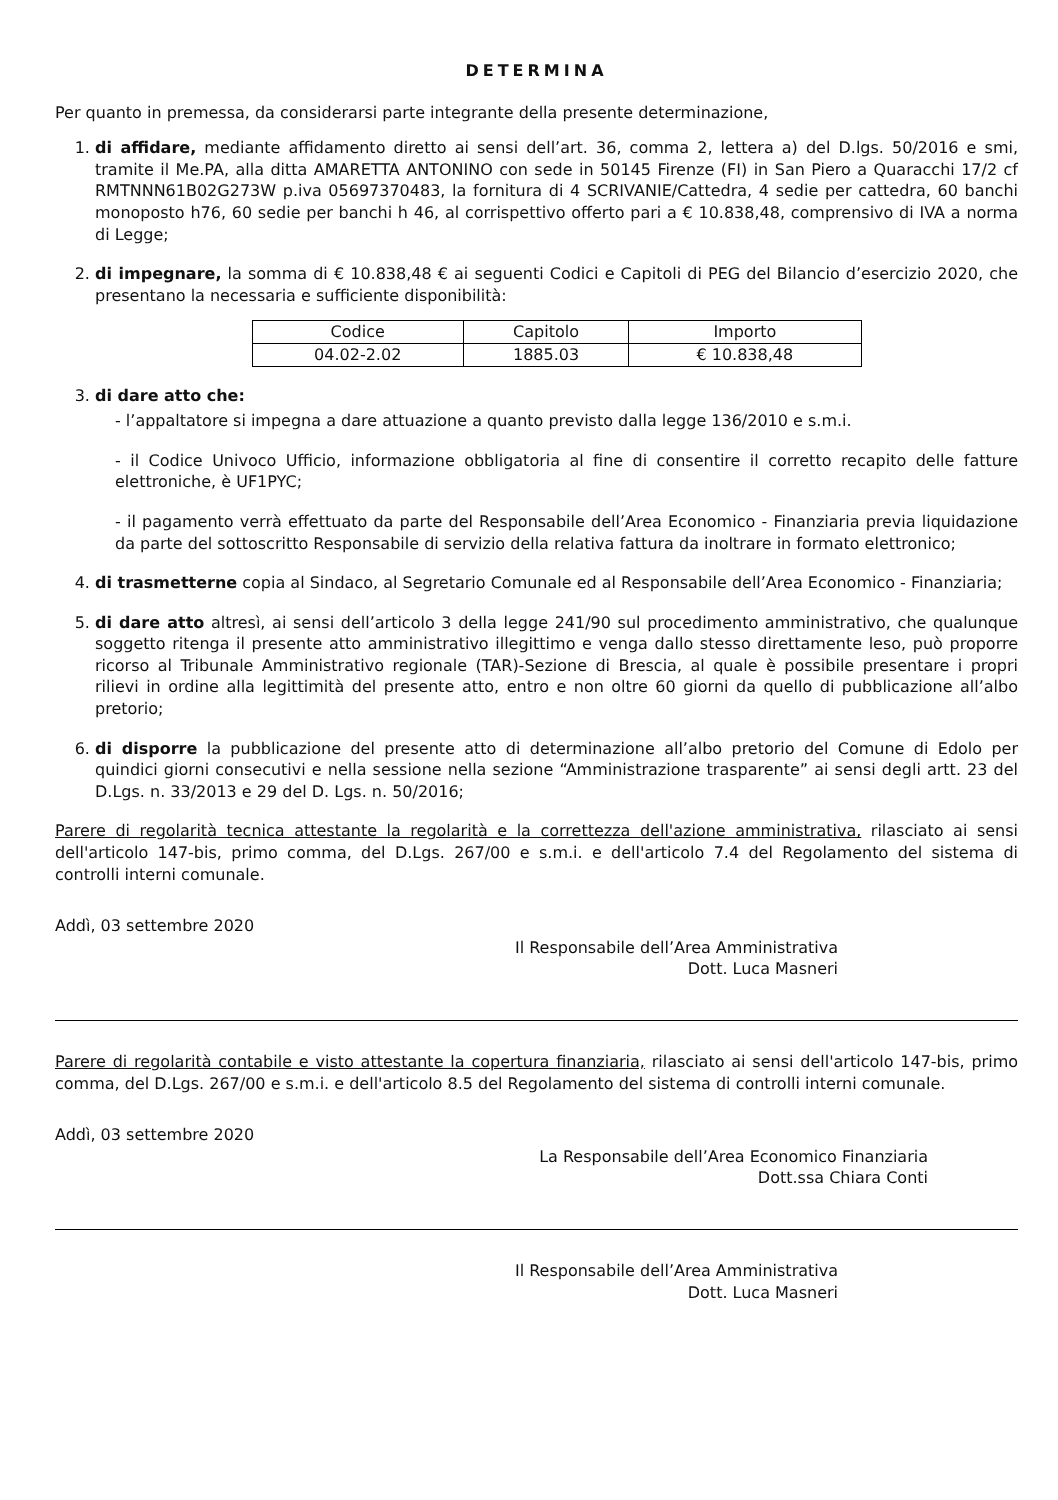DETERMINA
Per quanto in premessa, da considerarsi parte integrante della presente determinazione,
1. di affidare, mediante affidamento diretto ai sensi dell’art. 36, comma 2, lettera a) del D.lgs. 50/2016 e smi, tramite il Me.PA, alla ditta AMARETTA ANTONINO con sede in 50145 Firenze (FI) in San Piero a Quaracchi 17/2 cf RMTNNN61B02G273W p.iva 05697370483, la fornitura di 4 SCRIVANIE/Cattedra, 4 sedie per cattedra, 60 banchi monoposto h76, 60 sedie per banchi h 46, al corrispettivo offerto pari a € 10.838,48, comprensivo di IVA a norma di Legge;
2. di impegnare, la somma di € 10.838,48 € ai seguenti Codici e Capitoli di PEG del Bilancio d’esercizio 2020, che presentano la necessaria e sufficiente disponibilità:
| Codice | Capitolo | Importo |
| --- | --- | --- |
| 04.02-2.02 | 1885.03 | € 10.838,48 |
3. di dare atto che:
- l’appaltatore si impegna a dare attuazione a quanto previsto dalla legge 136/2010 e s.m.i.
- il Codice Univoco Ufficio, informazione obbligatoria al fine di consentire il corretto recapito delle fatture elettroniche, è UF1PYC;
- il pagamento verrà effettuato da parte del Responsabile dell’Area Economico - Finanziaria previa liquidazione da parte del sottoscritto Responsabile di servizio della relativa fattura da inoltrare in formato elettronico;
4. di trasmetterne copia al Sindaco, al Segretario Comunale ed al Responsabile dell’Area Economico - Finanziaria;
5. di dare atto altresì, ai sensi dell’articolo 3 della legge 241/90 sul procedimento amministrativo, che qualunque soggetto ritenga il presente atto amministrativo illegittimo e venga dallo stesso direttamente leso, può proporre ricorso al Tribunale Amministrativo regionale (TAR)-Sezione di Brescia, al quale è possibile presentare i propri rilievi in ordine alla legittimità del presente atto, entro e non oltre 60 giorni da quello di pubblicazione all’albo pretorio;
6. di disporre la pubblicazione del presente atto di determinazione all’albo pretorio del Comune di Edolo per quindici giorni consecutivi e nella sessione nella sezione “Amministrazione trasparente” ai sensi degli artt. 23 del D.Lgs. n. 33/2013 e 29 del D. Lgs. n. 50/2016;
Parere di regolarità tecnica attestante la regolarità e la correttezza dell'azione amministrativa, rilasciato ai sensi dell'articolo 147-bis, primo comma, del D.Lgs. 267/00 e s.m.i. e dell'articolo 7.4 del Regolamento del sistema di controlli interni comunale.
Addì, 03 settembre 2020
Il Responsabile dell’Area Amministrativa
Dott. Luca Masneri
Parere di regolarità contabile e visto attestante la copertura finanziaria, rilasciato ai sensi dell'articolo 147-bis, primo comma, del D.Lgs. 267/00 e s.m.i. e dell'articolo 8.5 del Regolamento del sistema di controlli interni comunale.
Addì, 03 settembre 2020
La Responsabile dell’Area Economico Finanziaria
Dott.ssa Chiara Conti
Il Responsabile dell’Area Amministrativa
Dott. Luca Masneri